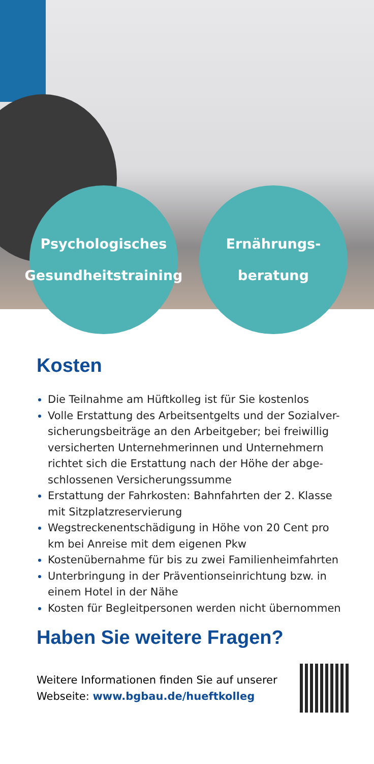Psychologisches
Gesundheitstraining
Ernährungs-
beratung
Kosten
Die Teilnahme am Hüftkolleg ist für Sie kostenlos
Volle Erstattung des Arbeitsentgelts und der Sozialver-sicherungsbeiträge an den Arbeitgeber; bei freiwillig versicherten Unternehmerinnen und Unternehmern richtet sich die Erstattung nach der Höhe der abge-schlossenen Versicherungssumme
Erstattung der Fahrkosten: Bahnfahrten der 2. Klasse mit Sitzplatzreservierung
Wegstreckenentschädigung in Höhe von 20 Cent pro km bei Anreise mit dem eigenen Pkw
Kostenübernahme für bis zu zwei Familienheimfahrten
Unterbringung in der Präventionseinrichtung bzw. in einem Hotel in der Nähe
Kosten für Begleitpersonen werden nicht übernommen
Haben Sie weitere Fragen?
Weitere Informationen finden Sie auf unserer
Webseite: www.bgbau.de/hueftkolleg